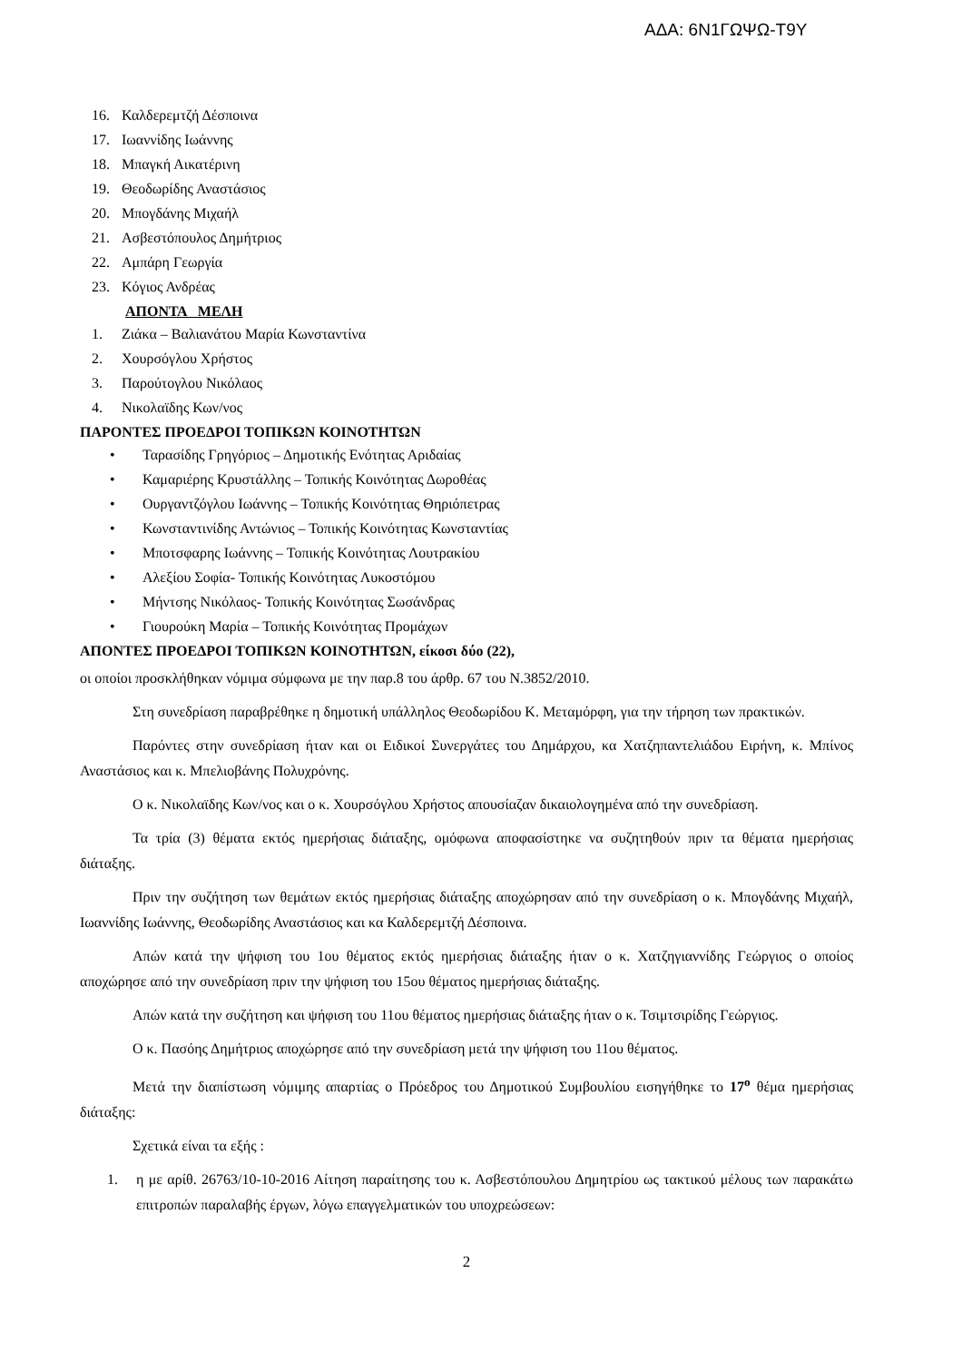ΑΔΑ: 6Ν1ΓΩΨΩ-Τ9Υ
16. Καλδερεμτζή Δέσποινα
17. Ιωαννίδης Ιωάννης
18. Μπαγκή Αικατέρινη
19. Θεοδωρίδης Αναστάσιος
20. Μπογδάνης Μιχαήλ
21. Ασβεστόπουλος Δημήτριος
22. Αμπάρη Γεωργία
23. Κόγιος Ανδρέας
ΑΠΟΝΤΑ ΜΕΛΗ
1. Ζιάκα – Βαλιανάτου Μαρία Κωνσταντίνα
2. Χουρσόγλου Χρήστος
3. Παρούτογλου Νικόλαος
4. Νικολαϊδης Κων/νος
ΠΑΡΟΝΤΕΣ ΠΡΟΕΔΡΟΙ ΤΟΠΙΚΩΝ ΚΟΙΝΟΤΗΤΩΝ
• Ταρασίδης Γρηγόριος – Δημοτικής Ενότητας Αριδαίας
• Καμαριέρης Κρυστάλλης – Τοπικής Κοινότητας Δωροθέας
• Ουργαντζόγλου Ιωάννης – Τοπικής Κοινότητας Θηριόπετρας
• Κωνσταντινίδης Αντώνιος – Τοπικής Κοινότητας Κωνσταντίας
• Μποτσφαρης Ιωάννης – Τοπικής Κοινότητας Λουτρακίου
• Αλεξίου Σοφία- Τοπικής Κοινότητας Λυκοστόμου
• Μήντσης Νικόλαος- Τοπικής Κοινότητας Σωσάνδρας
• Γιουρούκη Μαρία – Τοπικής Κοινότητας Προμάχων
ΑΠΟΝΤΕΣ ΠΡΟΕΔΡΟΙ ΤΟΠΙΚΩΝ ΚΟΙΝΟΤΗΤΩΝ, είκοσι δύο (22),
οι οποίοι προσκλήθηκαν νόμιμα σύμφωνα με την παρ.8 του άρθρ. 67 του Ν.3852/2010.
Στη συνεδρίαση παραβρέθηκε η δημοτική υπάλληλος Θεοδωρίδου Κ. Μεταμόρφη, για την τήρηση των πρακτικών.
Παρόντες στην συνεδρίαση ήταν και οι Ειδικοί Συνεργάτες του Δημάρχου, κα Χατζηπαντελιάδου Ειρήνη, κ. Μπίνος Αναστάσιος και κ. Μπελιοβάνης Πολυχρόνης.
Ο κ. Νικολαϊδης Κων/νος και ο κ. Χουρσόγλου Χρήστος απουσίαζαν δικαιολογημένα από την συνεδρίαση.
Τα τρία (3) θέματα εκτός ημερήσιας διάταξης, ομόφωνα αποφασίστηκε να συζητηθούν πριν τα θέματα ημερήσιας διάταξης.
Πριν την συζήτηση των θεμάτων εκτός ημερήσιας διάταξης αποχώρησαν από την συνεδρίαση ο κ. Μπογδάνης Μιχαήλ, Ιωαννίδης Ιωάννης, Θεοδωρίδης Αναστάσιος και κα Καλδερεμτζή Δέσποινα.
Απών κατά την ψήφιση του 1ου θέματος εκτός ημερήσιας διάταξης ήταν ο κ. Χατζηγιαννίδης Γεώργιος ο οποίος αποχώρησε από την συνεδρίαση πριν την ψήφιση του 15ου θέματος ημερήσιας διάταξης.
Απών κατά την συζήτηση και ψήφιση του 11ου θέματος ημερήσιας διάταξης ήταν ο κ. Τσιμτσιρίδης Γεώργιος.
Ο κ. Πασόης Δημήτριος αποχώρησε από την συνεδρίαση μετά την ψήφιση του 11ου θέματος.
Μετά την διαπίστωση νόμιμης απαρτίας ο Πρόεδρος του Δημοτικού Συμβουλίου εισηγήθηκε το 17<sup>ο</sup> θέμα ημερήσιας διάταξης:
Σχετικά είναι τα εξής :
1. η με αρίθ. 26763/10-10-2016 Αίτηση παραίτησης του κ. Ασβεστόπουλου Δημητρίου ως τακτικού μέλους των παρακάτω επιτροπών παραλαβής έργων, λόγω επαγγελματικών του υποχρεώσεων:
2